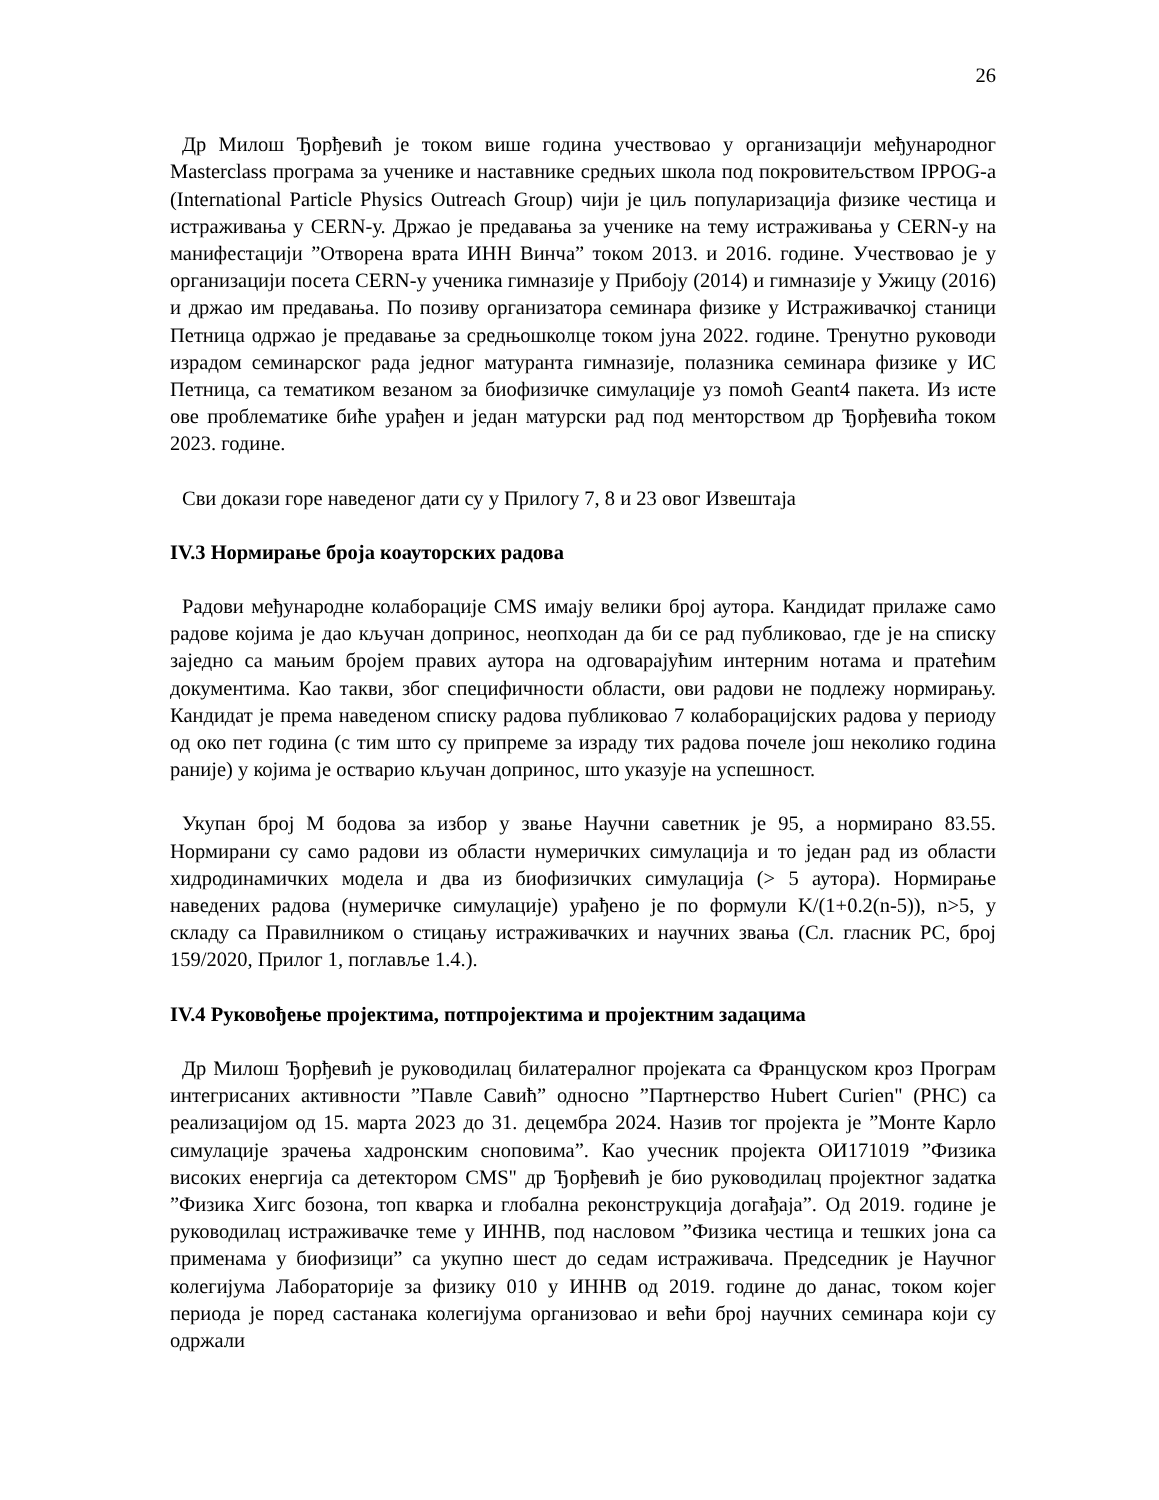26
Др Милош Ђорђевић је током више година учествовао у организацији међународног Masterclass програма за ученике и наставнике средњих школа под покровитељством IPPOG-a (International Particle Physics Outreach Group) чији је циљ популаризација физике честица и истраживања у CERN-у. Држао је предавања за ученике на тему истраживања у CERN-у на манифестацији ”Отворена врата ИНН Винча” током 2013. и 2016. године. Учествовао је у организацији посета CERN-у ученика гимназије у Прибоју (2014) и гимназије у Ужицу (2016) и држао им предавања. По позиву организатора семинара физике у Истраживачкој станици Петница одржао је предавање за средњошколце током јуна 2022. године. Тренутно руководи израдом семинарског рада једног матуранта гимназије, полазника семинара физике у ИС Петница, са тематиком везаном за биофизичке симулације уз помоћ Geant4 пакета. Из исте ове проблематике биће урађен и један матурски рад под менторством др Ђорђевића током 2023. године.
Сви докази горе наведеног дати су у Прилогу 7, 8 и 23 овог Извештаја
IV.3 Нормирање броја коауторских радова
Радови међународне колаборације CMS имају велики број аутора. Кандидат прилаже само радове којима је дао кључан допринос, неопходан да би се рад публиковао, где је на списку заједно са мањим бројем правих аутора на одговарајућим интерним нотама и пратећим документима. Као такви, због специфичности области, ови радови не подлежу нормирању. Кандидат је према наведеном списку радова публиковао 7 колаборацијских радова у периоду од око пет година (с тим што су припреме за израду тих радова почеле још неколико година раније) у којима је остварио кључан допринос, што указује на успешност.
Укупан број М бодова за избор у звање Научни саветник је 95, а нормирано 83.55. Нормирани су само радови из области нумеричких симулација и то један рад из области хидродинамичких модела и два из биофизичких симулација (> 5 аутора). Нормирање наведених радова (нумеричке симулације) урађено је по формули K/(1+0.2(n-5)), n>5, у складу са Правилником о стицању истраживачких и научних звања (Сл. гласник РС, број 159/2020, Прилог 1, поглавље 1.4.).
IV.4 Руковођење пројектима, потпројектима и пројектним задацима
Др Милош Ђорђевић је руководилац билатералног пројеката са Француском кроз Програм интегрисаних активности ”Павле Савић” односно ”Партнерство Hubert Curien" (PHC) са реализацијом од 15. марта 2023 до 31. децембра 2024. Назив тог пројекта је ”Монте Карло симулације зрачења хадронским сноповима”. Као учесник пројекта ОИ171019 ”Физика високих енергија са детектором CMS" др Ђорђевић је био руководилац пројектног задатка ”Физика Хигс бозона, топ кварка и глобална реконструкција догађаја”. Од 2019. године је руководилац истраживачке теме у ИННВ, под насловом ”Физика честица и тешких јона са применама у биофизици” са укупно шест до седам истраживача. Председник је Научног колегијума Лабораторије за физику 010 у ИННВ од 2019. године до данас, током којег периода је поред састанака колегијума организовао и већи број научних семинара који су одржали